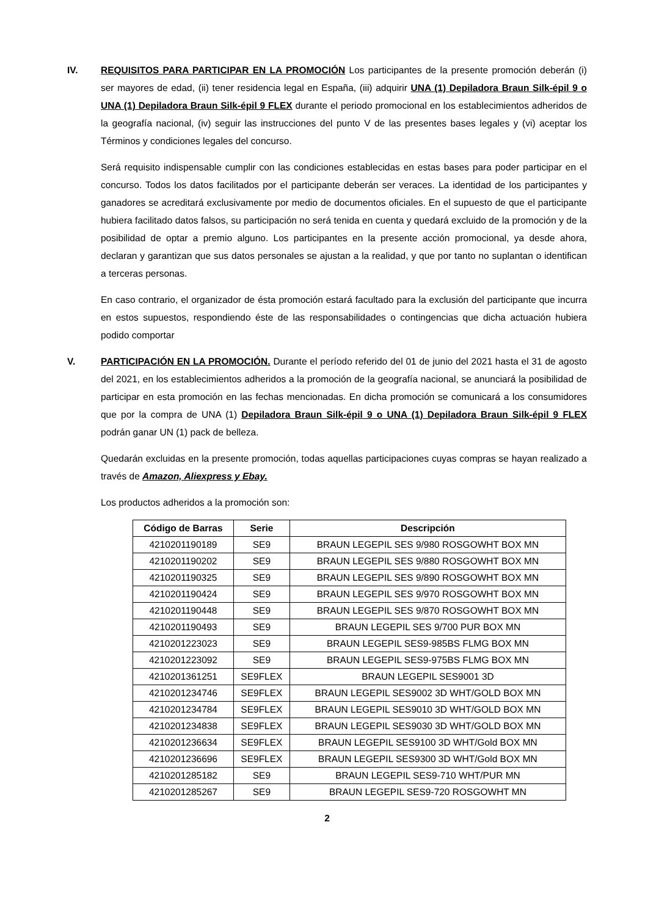IV. REQUISITOS PARA PARTICIPAR EN LA PROMOCIÓN Los participantes de la presente promoción deberán (i) ser mayores de edad, (ii) tener residencia legal en España, (iii) adquirir UNA (1) Depiladora Braun Silk-épil 9 o UNA (1) Depiladora Braun Silk-épil 9 FLEX durante el periodo promocional en los establecimientos adheridos de la geografía nacional, (iv) seguir las instrucciones del punto V de las presentes bases legales y (vi) aceptar los Términos y condiciones legales del concurso.
Será requisito indispensable cumplir con las condiciones establecidas en estas bases para poder participar en el concurso. Todos los datos facilitados por el participante deberán ser veraces. La identidad de los participantes y ganadores se acreditará exclusivamente por medio de documentos oficiales. En el supuesto de que el participante hubiera facilitado datos falsos, su participación no será tenida en cuenta y quedará excluido de la promoción y de la posibilidad de optar a premio alguno. Los participantes en la presente acción promocional, ya desde ahora, declaran y garantizan que sus datos personales se ajustan a la realidad, y que por tanto no suplantan o identifican a terceras personas.
En caso contrario, el organizador de ésta promoción estará facultado para la exclusión del participante que incurra en estos supuestos, respondiendo éste de las responsabilidades o contingencias que dicha actuación hubiera podido comportar
V. PARTICIPACIÓN EN LA PROMOCIÓN. Durante el período referido del 01 de junio del 2021 hasta el 31 de agosto del 2021, en los establecimientos adheridos a la promoción de la geografía nacional, se anunciará la posibilidad de participar en esta promoción en las fechas mencionadas. En dicha promoción se comunicará a los consumidores que por la compra de UNA (1) Depiladora Braun Silk-épil 9 o UNA (1) Depiladora Braun Silk-épil 9 FLEX podrán ganar UN (1) pack de belleza.
Quedarán excluidas en la presente promoción, todas aquellas participaciones cuyas compras se hayan realizado a través de Amazon, Aliexpress y Ebay.
Los productos adheridos a la promoción son:
| Código de Barras | Serie | Descripción |
| --- | --- | --- |
| 4210201190189 | SE9 | BRAUN LEGEPIL SES 9/980 ROSGOWHT BOX MN |
| 4210201190202 | SE9 | BRAUN LEGEPIL SES 9/880 ROSGOWHT BOX MN |
| 4210201190325 | SE9 | BRAUN LEGEPIL SES 9/890 ROSGOWHT BOX MN |
| 4210201190424 | SE9 | BRAUN LEGEPIL SES 9/970 ROSGOWHT BOX MN |
| 4210201190448 | SE9 | BRAUN LEGEPIL SES 9/870 ROSGOWHT BOX MN |
| 4210201190493 | SE9 | BRAUN LEGEPIL SES 9/700 PUR BOX MN |
| 4210201223023 | SE9 | BRAUN LEGEPIL SES9-985BS FLMG BOX MN |
| 4210201223092 | SE9 | BRAUN LEGEPIL SES9-975BS FLMG BOX MN |
| 4210201361251 | SE9FLEX | BRAUN LEGEPIL SES9001 3D |
| 4210201234746 | SE9FLEX | BRAUN LEGEPIL SES9002 3D WHT/GOLD BOX MN |
| 4210201234784 | SE9FLEX | BRAUN LEGEPIL SES9010 3D WHT/GOLD BOX MN |
| 4210201234838 | SE9FLEX | BRAUN LEGEPIL SES9030 3D WHT/GOLD BOX MN |
| 4210201236634 | SE9FLEX | BRAUN LEGEPIL SES9100 3D WHT/Gold BOX MN |
| 4210201236696 | SE9FLEX | BRAUN LEGEPIL SES9300 3D WHT/Gold BOX MN |
| 4210201285182 | SE9 | BRAUN LEGEPIL SES9-710 WHT/PUR MN |
| 4210201285267 | SE9 | BRAUN LEGEPIL SES9-720 ROSGOWHT MN |
2